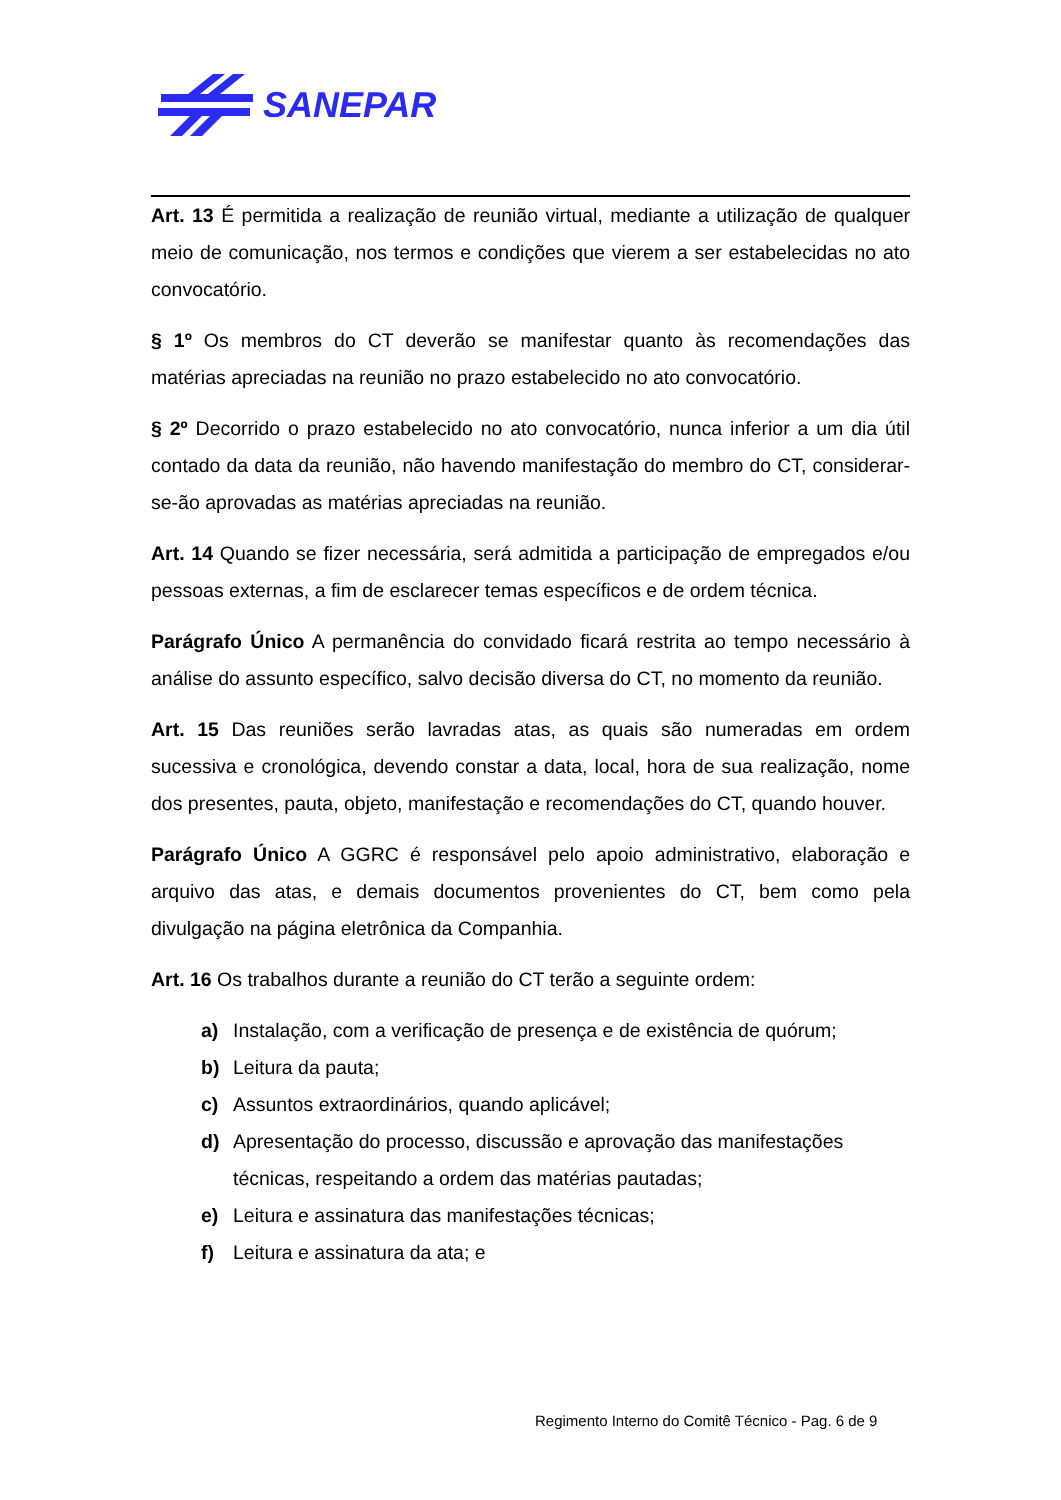SANEPAR
Art. 13 É permitida a realização de reunião virtual, mediante a utilização de qualquer meio de comunicação, nos termos e condições que vierem a ser estabelecidas no ato convocatório.
§ 1º Os membros do CT deverão se manifestar quanto às recomendações das matérias apreciadas na reunião no prazo estabelecido no ato convocatório.
§ 2º Decorrido o prazo estabelecido no ato convocatório, nunca inferior a um dia útil contado da data da reunião, não havendo manifestação do membro do CT, considerar-se-ão aprovadas as matérias apreciadas na reunião.
Art. 14 Quando se fizer necessária, será admitida a participação de empregados e/ou pessoas externas, a fim de esclarecer temas específicos e de ordem técnica.
Parágrafo Único A permanência do convidado ficará restrita ao tempo necessário à análise do assunto específico, salvo decisão diversa do CT, no momento da reunião.
Art. 15 Das reuniões serão lavradas atas, as quais são numeradas em ordem sucessiva e cronológica, devendo constar a data, local, hora de sua realização, nome dos presentes, pauta, objeto, manifestação e recomendações do CT, quando houver.
Parágrafo Único A GGRC é responsável pelo apoio administrativo, elaboração e arquivo das atas, e demais documentos provenientes do CT, bem como pela divulgação na página eletrônica da Companhia.
Art. 16 Os trabalhos durante a reunião do CT terão a seguinte ordem:
a) Instalação, com a verificação de presença e de existência de quórum;
b) Leitura da pauta;
c) Assuntos extraordinários, quando aplicável;
d) Apresentação do processo, discussão e aprovação das manifestações técnicas, respeitando a ordem das matérias pautadas;
e) Leitura e assinatura das manifestações técnicas;
f) Leitura e assinatura da ata; e
Regimento Interno do Comitê Técnico - Pag. 6 de 9